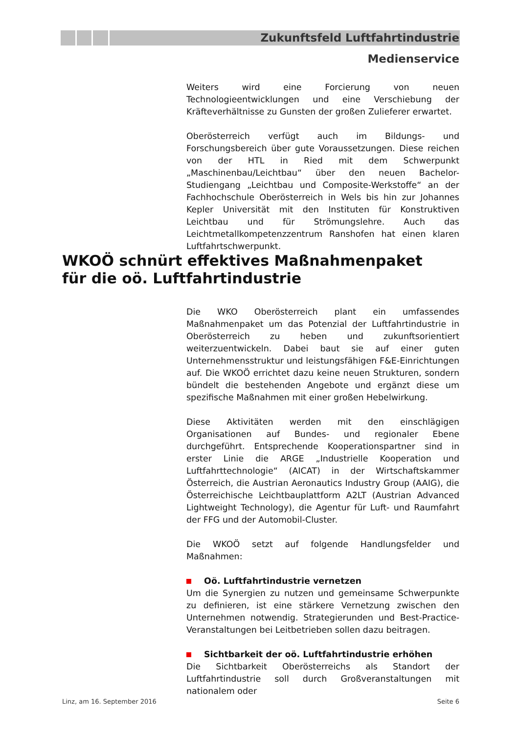Zukunftsfeld Luftfahrtindustrie
Medienservice
Weiters wird eine Forcierung von neuen Technologieentwicklungen und eine Verschiebung der Kräfteverhältnisse zu Gunsten der großen Zulieferer erwartet.
Oberösterreich verfügt auch im Bildungs- und Forschungsbereich über gute Voraussetzungen. Diese reichen von der HTL in Ried mit dem Schwerpunkt „Maschinenbau/Leichtbau“ über den neuen Bachelor-Studiengang „Leichtbau und Composite-Werkstoffe“ an der Fachhochschule Oberösterreich in Wels bis hin zur Johannes Kepler Universität mit den Instituten für Konstruktiven Leichtbau und für Strömungslehre. Auch das Leichtmetallkompetenzzentrum Ranshofen hat einen klaren Luftfahrtschwerpunkt.
WKOÖ schnürt effektives Maßnahmenpaket
für die oö. Luftfahrtindustrie
Die WKO Oberösterreich plant ein umfassendes Maßnahmenpaket um das Potenzial der Luftfahrtindustrie in Oberösterreich zu heben und zukunftsorientiert weiterzuentwickeln. Dabei baut sie auf einer guten Unternehmensstruktur und leistungsfähigen F&E-Einrichtungen auf. Die WKOÖ errichtet dazu keine neuen Strukturen, sondern bündelt die bestehenden Angebote und ergänzt diese um spezifische Maßnahmen mit einer großen Hebelwirkung.
Diese Aktivitäten werden mit den einschlägigen Organisationen auf Bundes- und regionaler Ebene durchgeführt. Entsprechende Kooperationspartner sind in erster Linie die ARGE „Industrielle Kooperation und Luftfahrttechnologie“ (AICAT) in der Wirtschaftskammer Österreich, die Austrian Aeronautics Industry Group (AAIG), die Österreichische Leichtbauplattform A2LT (Austrian Advanced Lightweight Technology), die Agentur für Luft- und Raumfahrt der FFG und der Automobil-Cluster.
Die WKOÖ setzt auf folgende Handlungsfelder und Maßnahmen:
Oö. Luftfahrtindustrie vernetzen
Um die Synergien zu nutzen und gemeinsame Schwerpunkte zu definieren, ist eine stärkere Vernetzung zwischen den Unternehmen notwendig. Strategierunden und Best-Practice-Veranstaltungen bei Leitbetrieben sollen dazu beitragen.
Sichtbarkeit der oö. Luftfahrtindustrie erhöhen
Die Sichtbarkeit Oberösterreichs als Standort der Luftfahrtindustrie soll durch Großveranstaltungen mit nationalem oder
Linz, am 16. September 2016 Seite 6